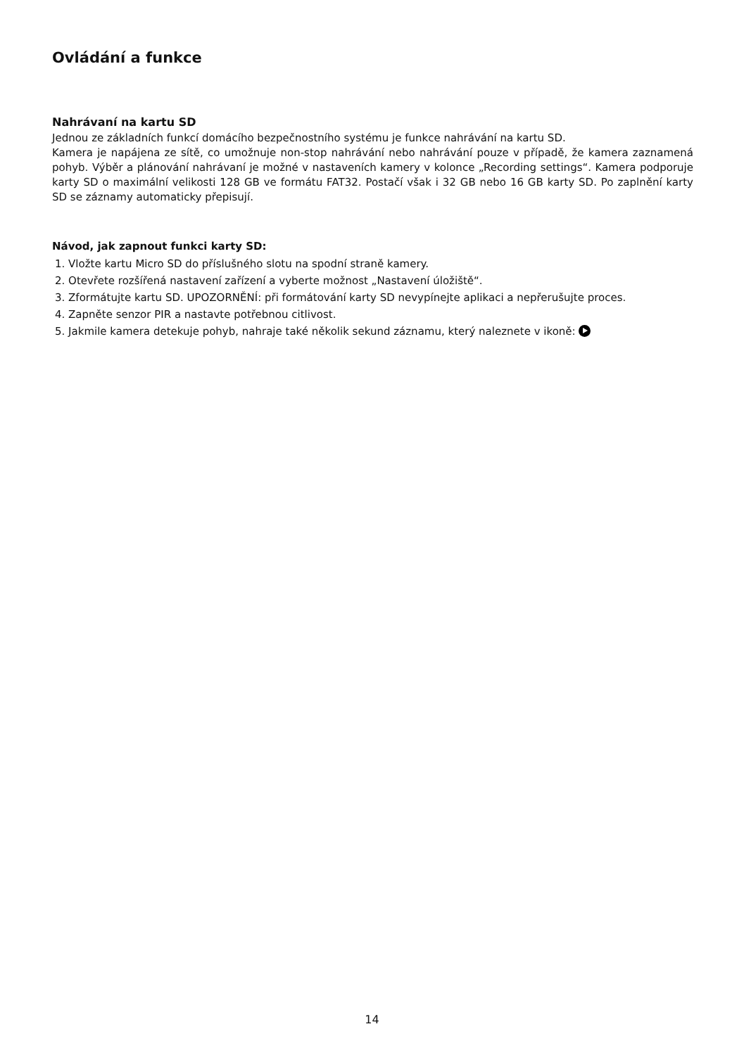Ovládání a funkce
Nahrávaní na kartu SD
Jednou ze základních funkcí domácího bezpečnostního systému je funkce nahrávání na kartu SD.
Kamera je napájena ze sítě, co umožnuje non-stop nahrávání nebo nahrávání pouze v případě, že kamera zaznamená pohyb. Výběr a plánování nahrávaní je možné v nastaveních kamery v kolonce „Recording settings“. Kamera podporuje karty SD o maximální velikosti 128 GB ve formátu FAT32. Postačí však i 32 GB nebo 16 GB karty SD. Po zaplnění karty SD se záznamy automaticky přepisují.
Návod, jak zapnout funkci karty SD:
1. Vložte kartu Micro SD do příslušného slotu na spodní straně kamery.
2. Otevřete rozšířená nastavení zařízení a vyberte možnost „Nastavení úložiště“.
3. Zformátujte kartu SD. UPOZORNĚNÍ: při formátování karty SD nevypínejte aplikaci a nepřerušujte proces.
4. Zapněte senzor PIR a nastavte potřebnou citlivost.
5. Jakmile kamera detekuje pohyb, nahraje také několik sekund záznamu, který naleznete v ikoně:
14